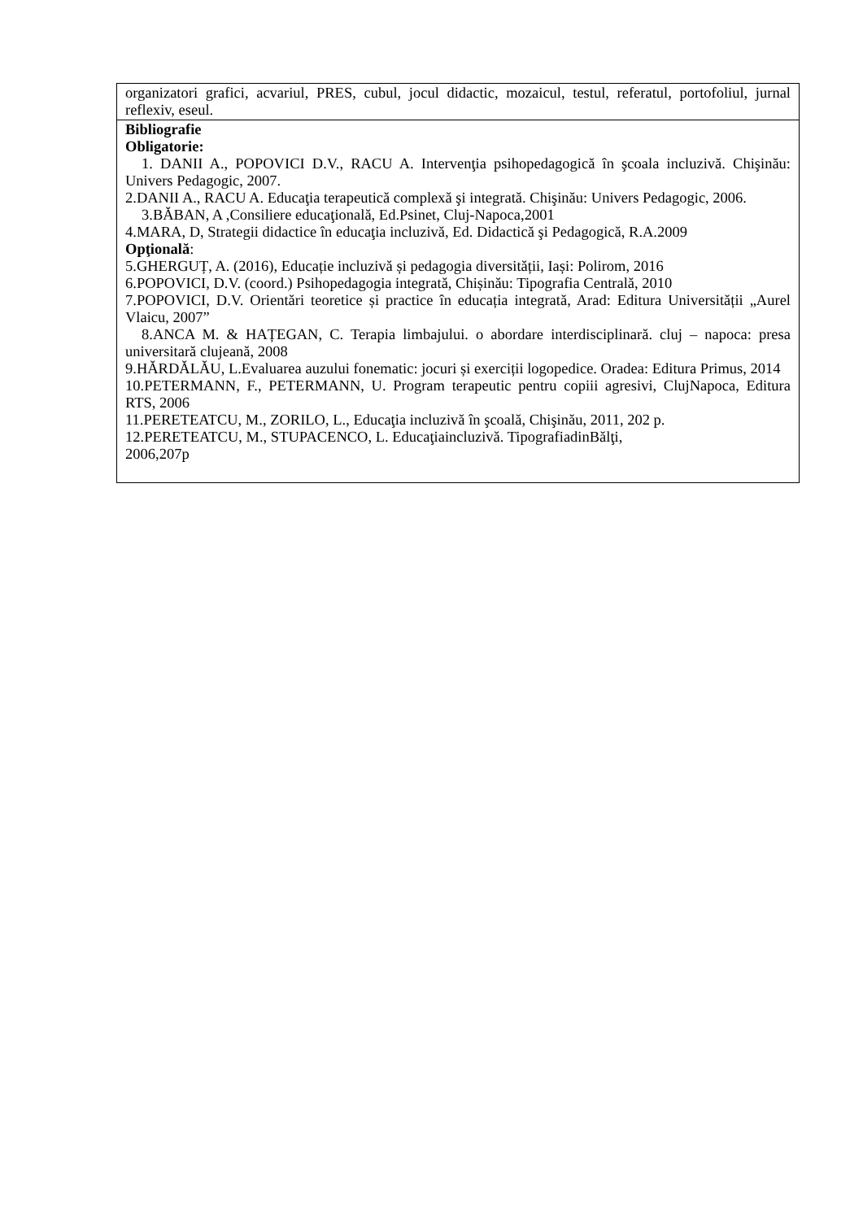| organizatori grafici, acvariul, PRES, cubul, jocul didactic, mozaicul, testul, referatul, portofoliul, jurnal reflexiv, eseul. |
| Bibliografie Obligatorie: 1. DANII A., POPOVICI D.V., RACU A. Intervenţia psihopedagogică în şcoala incluzivă. Chişinău: Univers Pedagogic, 2007. 2.DANII A., RACU A. Educaţia terapeutică complexă şi integrată. Chişinău: Univers Pedagogic, 2006. 3.BĂBAN, A ,Consiliere educaţională, Ed.Psinet, Cluj-Napoca,2001 4.MARA, D, Strategii didactice în educaţia incluzivă, Ed. Didactică şi Pedagogică, R.A.2009 Opţională : 5.GHERGUȚ, A. (2016), Educație incluzivă și pedagogia diversității, Iași: Polirom, 2016 6.POPOVICI, D.V. (coord.) Psihopedagogia integrată, Chișinău: Tipografia Centrală, 2010 7.POPOVICI, D.V. Orientări teoretice și practice în educația integrată, Arad: Editura Universității „Aurel Vlaicu, 2007” 8.ANCA M. & HAȚEGAN, C. Terapia limbajului. o abordare interdisciplinară. cluj – napoca: presa universitară clujeană, 2008 9.HĂRDĂLĂU, L.Evaluarea auzului fonematic: jocuri și exerciții logopedice. Oradea: Editura Primus, 2014 10.PETERMANN, F., PETERMANN, U. Program terapeutic pentru copiii agresivi, ClujNapoca, Editura RTS, 2006 11.PERETEATCU, M., ZORILO, L., Educaţia incluzivă în şcoală, Chişinău, 2011, 202 p. 12.PERETEATCU, M., STUPACENCO, L. Educaţiaincluzivă. TipografiadinBălţi, 2006,207p |